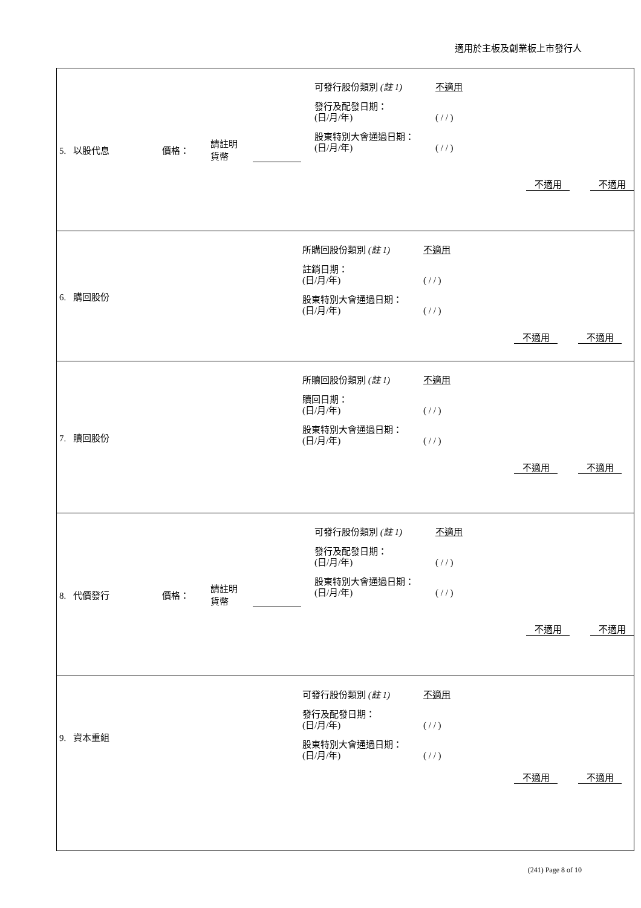適用於主板及創業板上市發行人
| 5. 以股代息 價格： 請註明 貨幣 可發行股份類別 (註 1) 發行及配發日期： (日/月/年) 股東特別大會通過日期： (日/月/年) 不適用 ( / / ) ( / / ) 不適用 不適用 |
| 6. 購回股份 所購回股份類別 (註 1) 註銷日期： (日/月/年) 股東特別大會通過日期： (日/月/年) 不適用 ( / / ) ( / / ) 不適用 不適用 |
| 7. 贖回股份 所贖回股份類別 (註 1) 贖回日期： (日/月/年) 股東特別大會通過日期： (日/月/年) 不適用 ( / / ) ( / / ) 不適用 不適用 |
| 8. 代價發行 價格： 請註明 貨幣 可發行股份類別 (註 1) 發行及配發日期： (日/月/年) 股東特別大會通過日期： (日/月/年) 不適用 ( / / ) ( / / ) 不適用 不適用 |
| 9. 資本重組 可發行股份類別 (註 1) 發行及配發日期： (日/月/年) 股東特別大會通過日期： (日/月/年) 不適用 ( / / ) ( / / ) 不適用 不適用 |
(241) Page 8 of 10